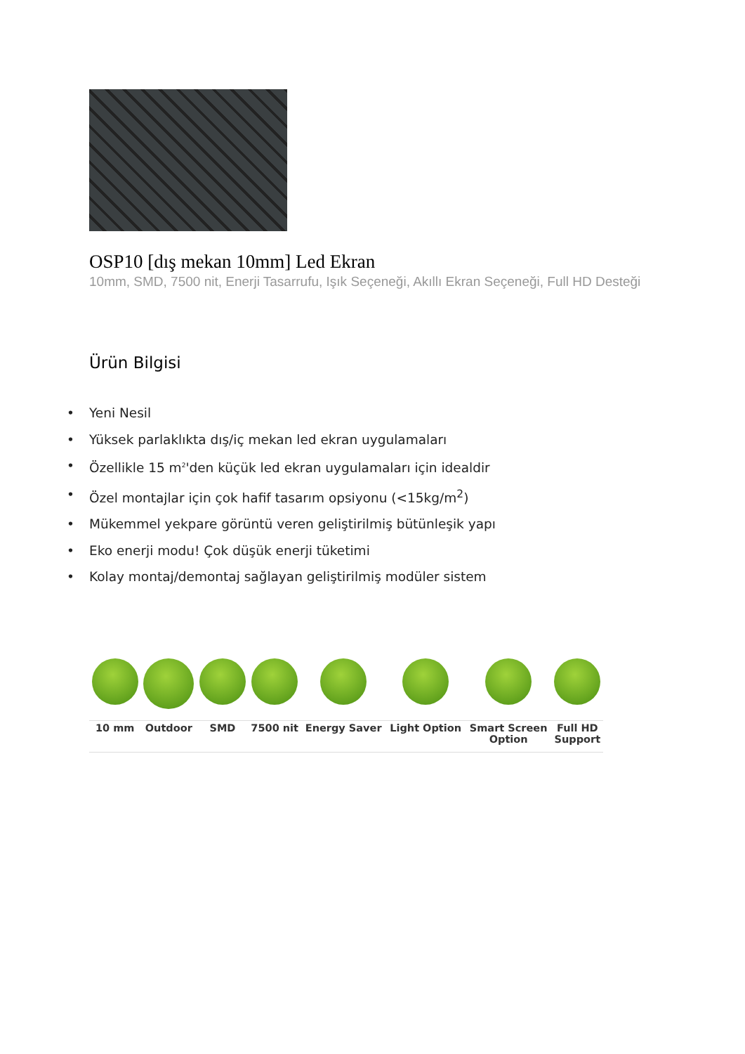OSP10 [dış mekan 10mm] Led Ekran
10mm, SMD, 7500 nit, Enerji Tasarrufu, Işık Seçeneği, Akıllı Ekran Seçeneği, Full HD Desteği
Ürün Bilgisi
• Yeni Nesil
• Yüksek parlaklıkta dış/iç mekan led ekran uygulamaları
• Özellikle 15 m<sup>2</sup>'den küçük led ekran uygulamaları için idealdir
• Özel montajlar için çok hafif tasarım opsiyonu (<15kg/m<sup>2</sup>)
• Mükemmel yekpare görüntü veren geliştirilmiş bütünleşik yapı
• Eko enerji modu! Çok düşük enerji tüketimi
• Kolay montaj/demontaj sağlayan geliştirilmiş modüler sistem
| 10 mm | Outdoor | SMD | 7500 nit | Energy Saver | Light Option | Smart Screen Option | Full HD Support |